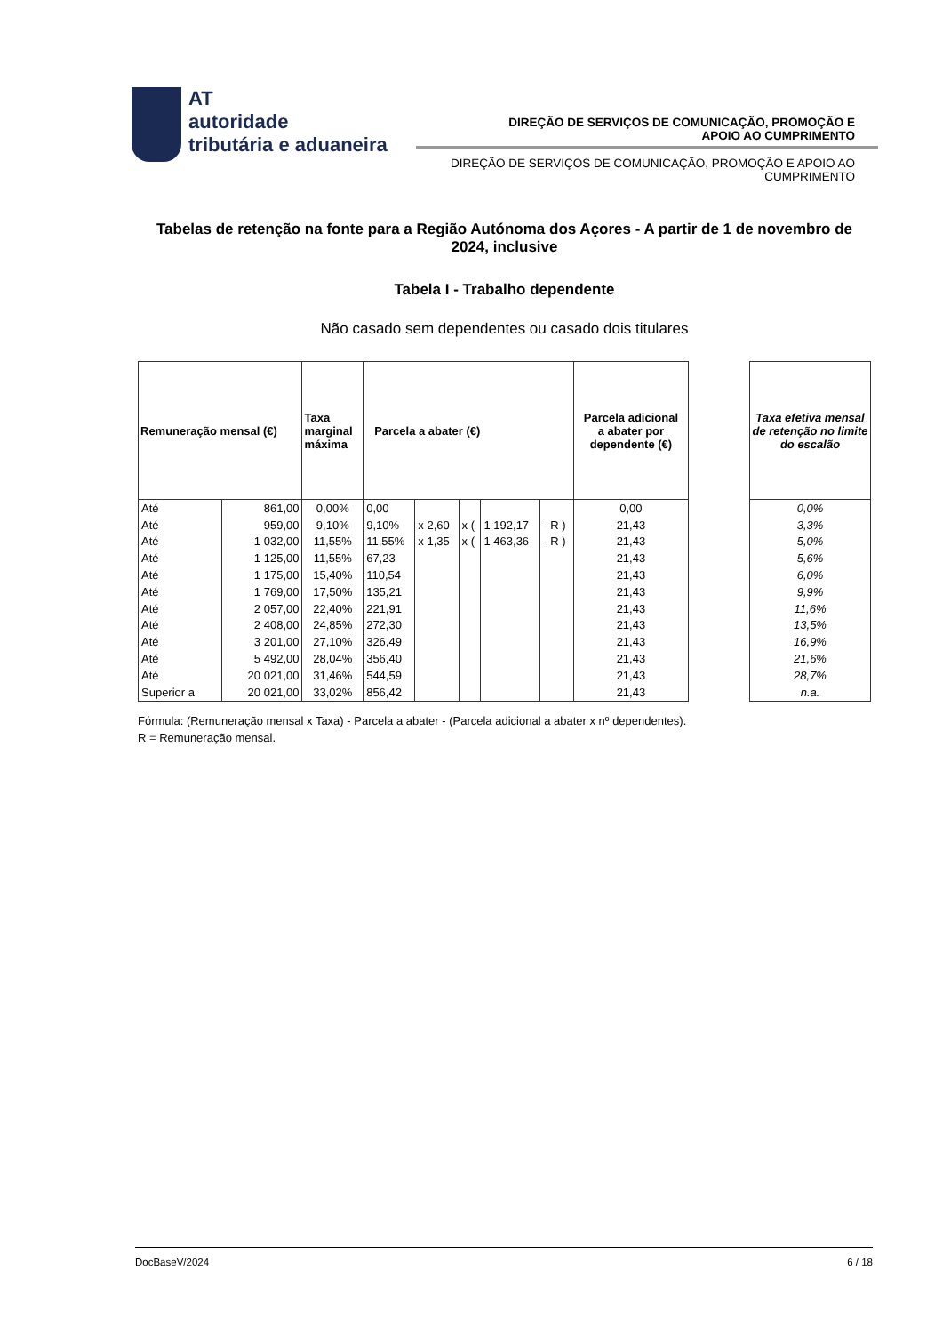AT
autoridade
tributária e aduaneira
DIREÇÃO DE SERVIÇOS DE COMUNICAÇÃO, PROMOÇÃO E
APOIO AO CUMPRIMENTO
DIREÇÃO DE SERVIÇOS DE COMUNICAÇÃO, PROMOÇÃO E APOIO AO
CUMPRIMENTO
Tabelas de retenção na fonte para a Região Autónoma dos Açores - A partir de 1 de novembro de 2024, inclusive
Tabela I - Trabalho dependente
Não casado sem dependentes ou casado dois titulares
| Remuneração mensal (€) | | Taxa marginal máxima | Parcela a abater (€) | | | | | Parcela adicional a abater por dependente (€) |
| --- | --- | --- | --- | --- | --- | --- | --- | --- |
| Até | 861,00 | 0,00% | 0,00 | | | | | 0,00 |
| Até | 959,00 | 9,10% | 9,10% | x 2,60 | x ( | 1 192,17 | - R ) | 21,43 |
| Até | 1 032,00 | 11,55% | 11,55% | x 1,35 | x ( | 1 463,36 | - R ) | 21,43 |
| Até | 1 125,00 | 11,55% | 67,23 | | | | | 21,43 |
| Até | 1 175,00 | 15,40% | 110,54 | | | | | 21,43 |
| Até | 1 769,00 | 17,50% | 135,21 | | | | | 21,43 |
| Até | 2 057,00 | 22,40% | 221,91 | | | | | 21,43 |
| Até | 2 408,00 | 24,85% | 272,30 | | | | | 21,43 |
| Até | 3 201,00 | 27,10% | 326,49 | | | | | 21,43 |
| Até | 5 492,00 | 28,04% | 356,40 | | | | | 21,43 |
| Até | 20 021,00 | 31,46% | 544,59 | | | | | 21,43 |
| Superior a | 20 021,00 | 33,02% | 856,42 | | | | | 21,43 |
| Taxa efetiva mensal de retenção no limite do escalão |
| --- |
| 0,0% |
| 3,3% |
| 5,0% |
| 5,6% |
| 6,0% |
| 9,9% |
| 11,6% |
| 13,5% |
| 16,9% |
| 21,6% |
| 28,7% |
| n.a. |
Fórmula: (Remuneração mensal x Taxa) - Parcela a abater - (Parcela adicional a abater x nº dependentes).
R = Remuneração mensal.
DocBaseV/2024 6 / 18